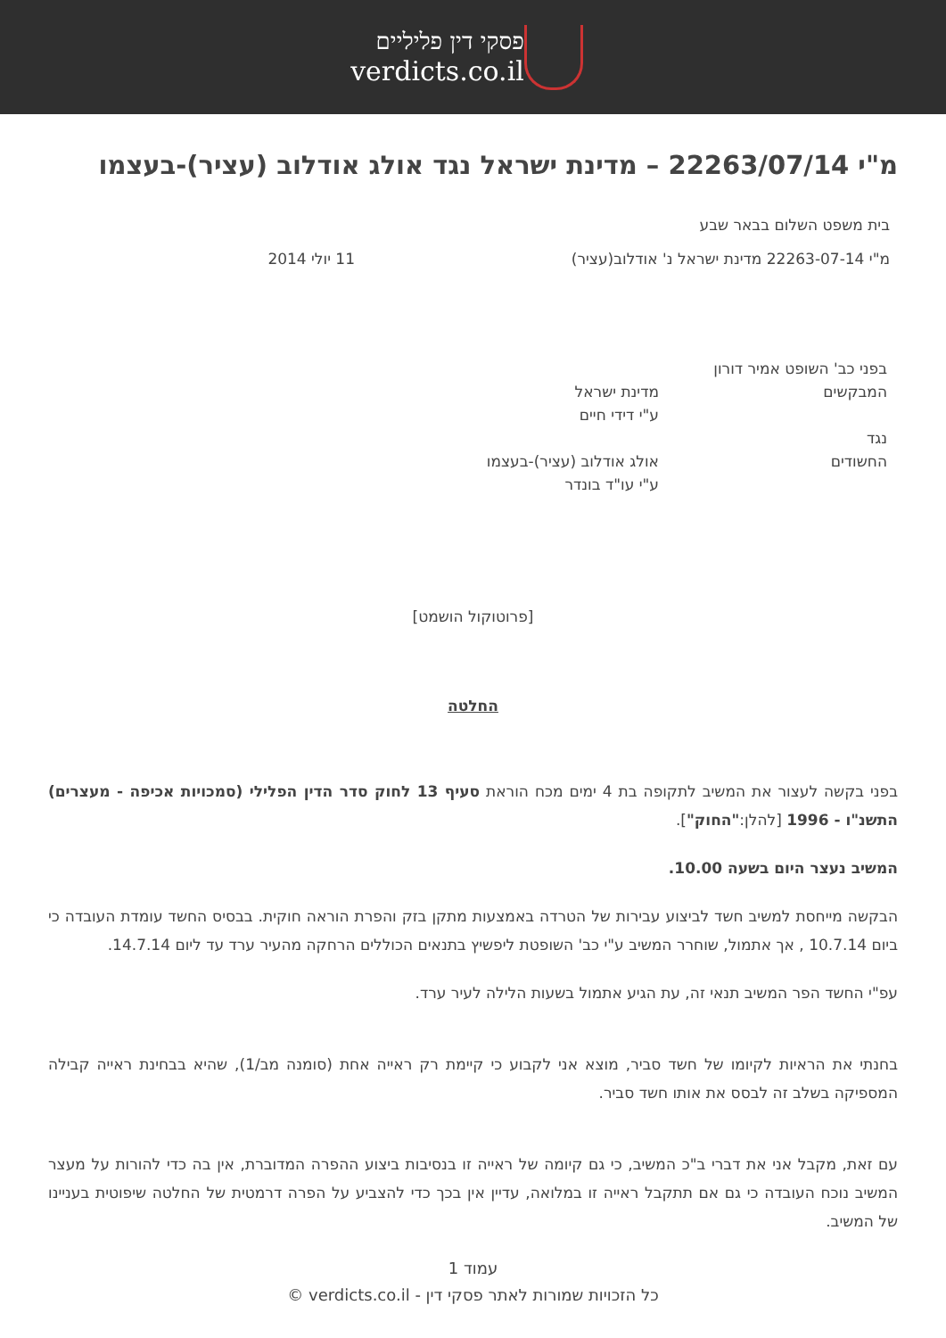פסקי דין פליליים
verdicts.co.il
מ"י 22263/07/14 – מדינת ישראל נגד אולג אודלוב (עציר)-בעצמו
בית משפט השלום בבאר שבע
מ"י 22263-07-14 מדינת ישראל נ' אודלוב(עציר) 11 יולי 2014
בפני כב' השופט אמיר דורון
המבקשים מדינת ישראל
ע"י דידי חיים
נגד
החשודים אולג אודלוב (עציר)-בעצמו
ע"י עו"ד בונדר
[פרוטוקול הושמט]
החלטה
בפני בקשה לעצור את המשיב לתקופה בת 4 ימים מכח הוראת סעיף 13 לחוק סדר הדין הפלילי (סמכויות אכיפה - מעצרים) התשנ"ו - 1996 [להלן:"החוק"].
המשיב נעצר היום בשעה 10.00.
הבקשה מייחסת למשיב חשד לביצוע עבירות של הטרדה באמצעות מתקן בזק והפרת הוראה חוקית. בבסיס החשד עומדת העובדה כי ביום 10.7.14 , אך אתמול, שוחרר המשיב ע"י כב' השופטת ליפשיץ בתנאים הכוללים הרחקה מהעיר ערד עד ליום 14.7.14.
עפ"י החשד הפר המשיב תנאי זה, עת הגיע אתמול בשעות הלילה לעיר ערד.
בחנתי את הראיות לקיומו של חשד סביר, מוצא אני לקבוע כי קיימת רק ראייה אחת (סומנה מב/1), שהיא בבחינת ראייה קבילה המספיקה בשלב זה לבסס את אותו חשד סביר.
עם זאת, מקבל אני את דברי ב"כ המשיב, כי גם קיומה של ראייה זו בנסיבות ביצוע ההפרה המדוברת, אין בה כדי להורות על מעצר המשיב נוכח העובדה כי גם אם תתקבל ראייה זו במלואה, עדיין אין בכך כדי להצביע על הפרה דרמטית של החלטה שיפוטית בעניינו של המשיב.
עמוד 1
כל הזכויות שמורות לאתר פסקי דין - verdicts.co.il ©